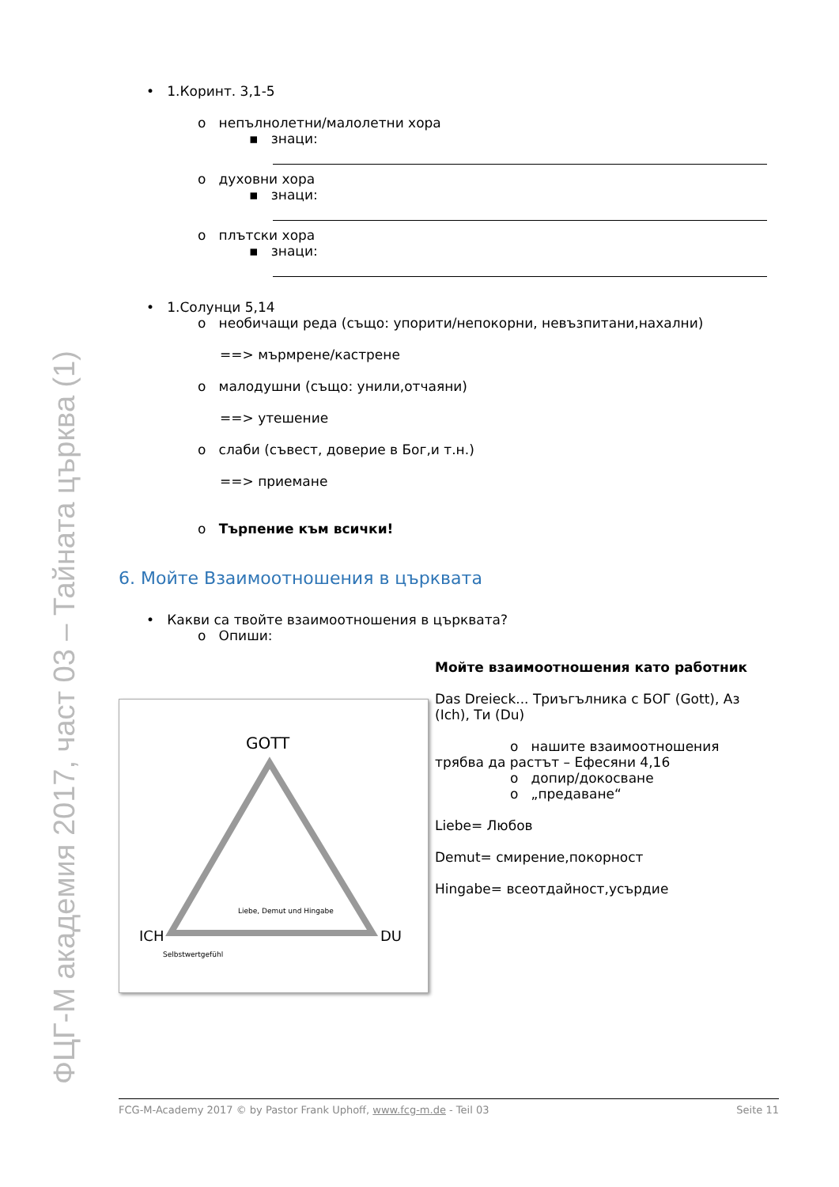ФЦГ-М академия 2017, част 03 – Тайната църква (1)
• 1.Коринт. 3,1-5
o непълнолетни/малолетни хора
▪ знаци:
o духовни хора
▪ знаци:
o плътски хора
▪ знаци:
• 1.Солунци 5,14
o необичащи реда (също: упорити/непокорни, невъзпитани,нахални)
==> мърмрене/кастрене
o малодушни (също: унили,отчаяни)
==> утешение
o слаби (съвест, доверие в Бог,и т.н.)
==> приемане
o Търпение към всички!
6. Мойте Взаимоотношения в църквата
• Какви са твойте взаимоотношения в църквата?
o Опиши:
GOTT
ICH
DU
Liebe, Demut und Hingabe
Selbstwertgefühl
Мойте взаимоотношения като работник
Das Dreieck... Триъгълника с БОГ (Gott), Аз (Ich), Ти (Du)
o нашите взаимоотношения
трябва да растът – Ефесяни 4,16
o допир/докосване
o „предаване“
Liebe= Любов
Demut= смирение,покорност
Hingabe= всеотдайност,усърдие
FCG-M-Academy 2017 © by Pastor Frank Uphoff, www.fcg-m.de - Teil 03 Seite 11